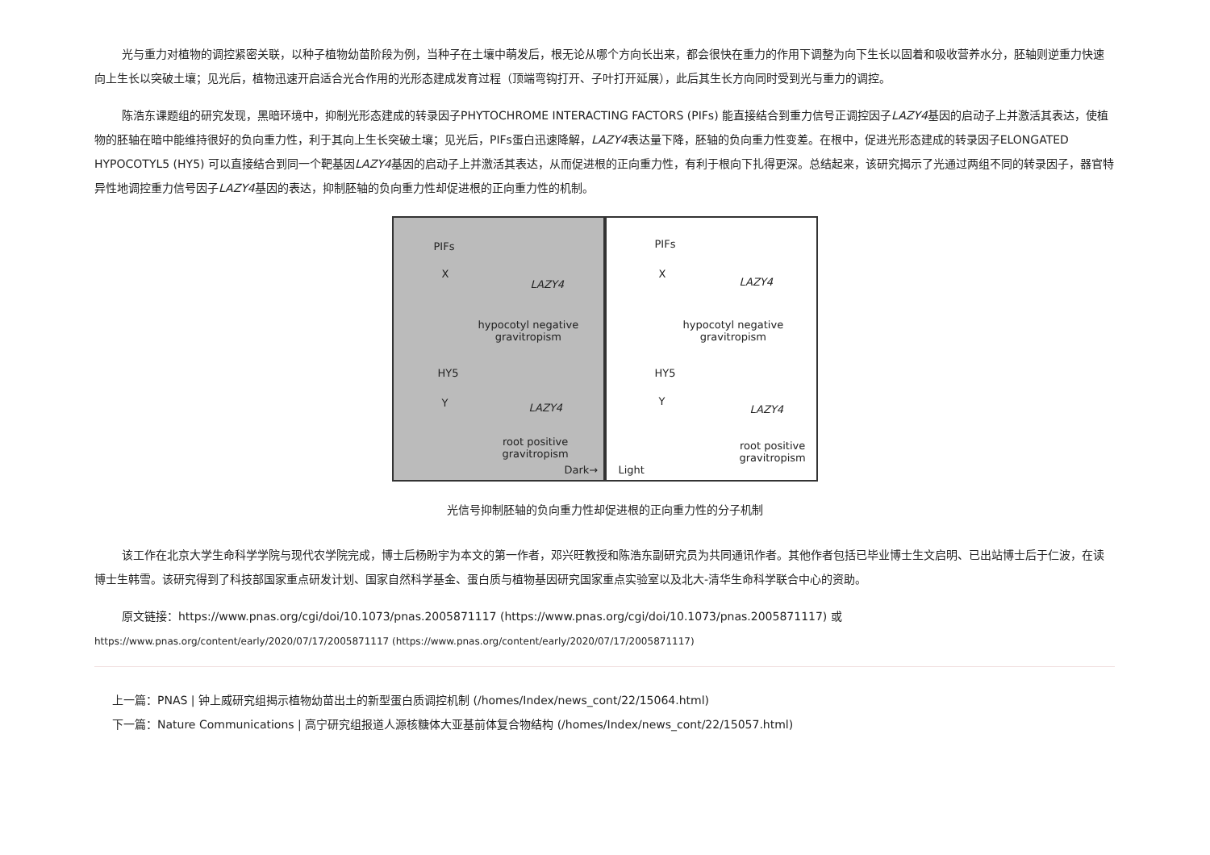光与重力对植物的调控紧密关联，以种子植物幼苗阶段为例，当种子在土壤中萌发后，根无论从哪个方向长出来，都会很快在重力的作用下调整为向下生长以固着和吸收营养水分，胚轴则逆重力快速向上生长以突破土壤；见光后，植物迅速开启适合光合作用的光形态建成发育过程（顶端弯钩打开、子叶打开延展），此后其生长方向同时受到光与重力的调控。
陈浩东课题组的研究发现，黑暗环境中，抑制光形态建成的转录因子PHYTOCHROME INTERACTING FACTORS (PIFs) 能直接结合到重力信号正调控因子LAZY4基因的启动子上并激活其表达，使植物的胚轴在暗中能维持很好的负向重力性，利于其向上生长突破土壤；见光后，PIFs蛋白迅速降解，LAZY4表达量下降，胚轴的负向重力性变差。在根中，促进光形态建成的转录因子ELONGATED HYPOCOTYL5 (HY5) 可以直接结合到同一个靶基因LAZY4基因的启动子上并激活其表达，从而促进根的正向重力性，有利于根向下扎得更深。总结起来，该研究揭示了光通过两组不同的转录因子，器官特异性地调控重力信号因子LAZY4基因的表达，抑制胚轴的负向重力性却促进根的正向重力性的机制。
PIFs
X
LAZY4
hypocotyl negative
gravitropism
HY5
Y LAZY4
root positive
gravitropism
Dark→
PIFs
X
LAZY4
hypocotyl negative
gravitropism
HY5
Y
LAZY4
root positive
gravitropism
Light
光信号抑制胚轴的负向重力性却促进根的正向重力性的分子机制
该工作在北京大学生命科学学院与现代农学院完成，博士后杨盼宇为本文的第一作者，邓兴旺教授和陈浩东副研究员为共同通讯作者。其他作者包括已毕业博士生文启明、已出站博士后于仁波，在读博士生韩雪。该研究得到了科技部国家重点研发计划、国家自然科学基金、蛋白质与植物基因研究国家重点实验室以及北大-清华生命科学联合中心的资助。
原文链接：https://www.pnas.org/cgi/doi/10.1073/pnas.2005871117 (https://www.pnas.org/cgi/doi/10.1073/pnas.2005871117) 或
https://www.pnas.org/content/early/2020/07/17/2005871117 (https://www.pnas.org/content/early/2020/07/17/2005871117)
上一篇：PNAS | 钟上威研究组揭示植物幼苗出土的新型蛋白质调控机制 (/homes/Index/news_cont/22/15064.html)
下一篇：Nature Communications | 高宁研究组报道人源核糖体大亚基前体复合物结构 (/homes/Index/news_cont/22/15057.html)